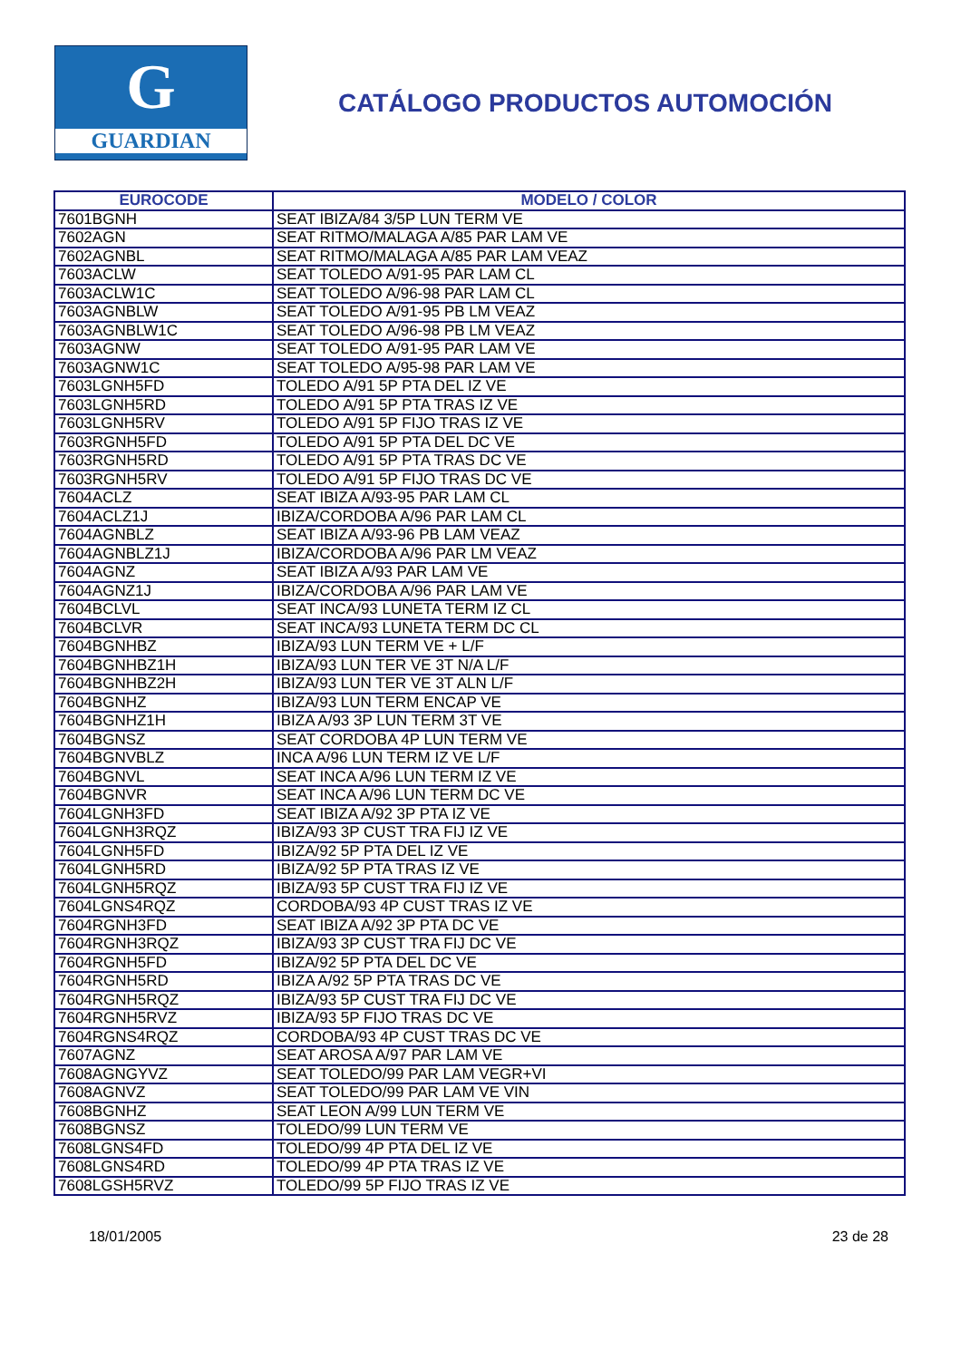G
GUARDIAN
CATÁLOGO PRODUCTOS AUTOMOCIÓN
| EUROCODE | MODELO / COLOR |
| --- | --- |
| 7601BGNH | SEAT IBIZA/84 3/5P LUN TERM VE |
| 7602AGN | SEAT RITMO/MALAGA A/85 PAR LAM VE |
| 7602AGNBL | SEAT RITMO/MALAGA A/85 PAR LAM VEAZ |
| 7603ACLW | SEAT TOLEDO A/91-95 PAR LAM CL |
| 7603ACLW1C | SEAT TOLEDO A/96-98 PAR LAM CL |
| 7603AGNBLW | SEAT TOLEDO A/91-95 PB LM VEAZ |
| 7603AGNBLW1C | SEAT TOLEDO A/96-98 PB LM VEAZ |
| 7603AGNW | SEAT TOLEDO A/91-95 PAR LAM VE |
| 7603AGNW1C | SEAT TOLEDO A/95-98 PAR LAM VE |
| 7603LGNH5FD | TOLEDO A/91 5P PTA DEL IZ VE |
| 7603LGNH5RD | TOLEDO A/91 5P PTA TRAS IZ VE |
| 7603LGNH5RV | TOLEDO A/91 5P FIJO TRAS IZ VE |
| 7603RGNH5FD | TOLEDO A/91 5P PTA DEL DC VE |
| 7603RGNH5RD | TOLEDO A/91 5P PTA TRAS DC VE |
| 7603RGNH5RV | TOLEDO A/91 5P FIJO TRAS DC VE |
| 7604ACLZ | SEAT IBIZA A/93-95 PAR LAM CL |
| 7604ACLZ1J | IBIZA/CORDOBA A/96 PAR LAM CL |
| 7604AGNBLZ | SEAT IBIZA A/93-96 PB LAM VEAZ |
| 7604AGNBLZ1J | IBIZA/CORDOBA A/96 PAR LM VEAZ |
| 7604AGNZ | SEAT IBIZA A/93 PAR LAM VE |
| 7604AGNZ1J | IBIZA/CORDOBA A/96 PAR LAM VE |
| 7604BCLVL | SEAT INCA/93 LUNETA TERM IZ CL |
| 7604BCLVR | SEAT INCA/93 LUNETA TERM DC CL |
| 7604BGNHBZ | IBIZA/93 LUN TERM VE + L/F |
| 7604BGNHBZ1H | IBIZA/93 LUN TER VE 3T N/A L/F |
| 7604BGNHBZ2H | IBIZA/93 LUN TER VE 3T ALN L/F |
| 7604BGNHZ | IBIZA/93 LUN TERM ENCAP VE |
| 7604BGNHZ1H | IBIZA A/93 3P LUN TERM 3T VE |
| 7604BGNSZ | SEAT CORDOBA 4P LUN TERM VE |
| 7604BGNVBLZ | INCA A/96 LUN TERM IZ VE L/F |
| 7604BGNVL | SEAT INCA A/96 LUN TERM IZ VE |
| 7604BGNVR | SEAT INCA A/96 LUN TERM DC VE |
| 7604LGNH3FD | SEAT IBIZA A/92 3P PTA IZ VE |
| 7604LGNH3RQZ | IBIZA/93 3P CUST TRA FIJ IZ VE |
| 7604LGNH5FD | IBIZA/92 5P PTA DEL IZ VE |
| 7604LGNH5RD | IBIZA/92 5P PTA TRAS IZ VE |
| 7604LGNH5RQZ | IBIZA/93 5P CUST TRA FIJ IZ VE |
| 7604LGNS4RQZ | CORDOBA/93 4P CUST TRAS IZ VE |
| 7604RGNH3FD | SEAT IBIZA A/92 3P PTA DC VE |
| 7604RGNH3RQZ | IBIZA/93 3P CUST TRA FIJ DC VE |
| 7604RGNH5FD | IBIZA/92 5P PTA DEL DC VE |
| 7604RGNH5RD | IBIZA A/92 5P PTA TRAS DC VE |
| 7604RGNH5RQZ | IBIZA/93 5P CUST TRA FIJ DC VE |
| 7604RGNH5RVZ | IBIZA/93 5P FIJO TRAS DC VE |
| 7604RGNS4RQZ | CORDOBA/93 4P CUST TRAS DC VE |
| 7607AGNZ | SEAT AROSA A/97 PAR LAM VE |
| 7608AGNGYVZ | SEAT TOLEDO/99 PAR LAM VEGR+VI |
| 7608AGNVZ | SEAT TOLEDO/99 PAR LAM VE VIN |
| 7608BGNHZ | SEAT LEON A/99 LUN TERM VE |
| 7608BGNSZ | TOLEDO/99 LUN TERM VE |
| 7608LGNS4FD | TOLEDO/99 4P PTA DEL IZ VE |
| 7608LGNS4RD | TOLEDO/99 4P PTA TRAS IZ VE |
| 7608LGSH5RVZ | TOLEDO/99 5P FIJO TRAS IZ VE |
18/01/2005 23 de 28